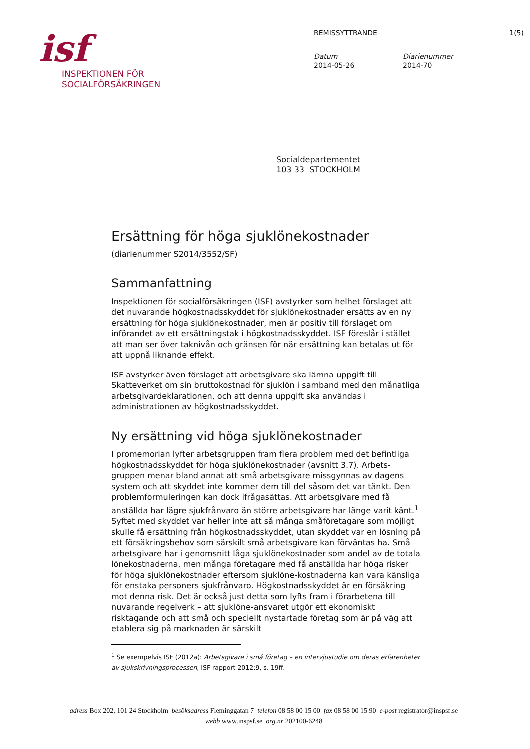isf
INSPEKTIONEN FÖR
SOCIALFÖRSÄKRINGEN
REMISSYTTRANDE 1(5)
Datum
2014-05-26
Diarienummer
2014-70
Socialdepartementet
103 33 STOCKHOLM
Ersättning för höga sjuklönekostnader
(diarienummer S2014/3552/SF)
Sammanfattning
Inspektionen för socialförsäkringen (ISF) avstyrker som helhet förslaget att det nuvarande högkostnadsskyddet för sjuklönekostnader ersätts av en ny ersättning för höga sjuklönekostnader, men är positiv till förslaget om införandet av ett ersättningstak i högkostnadsskyddet. ISF föreslår i stället att man ser över taknivån och gränsen för när ersättning kan betalas ut för att uppnå liknande effekt.
ISF avstyrker även förslaget att arbetsgivare ska lämna uppgift till Skatteverket om sin bruttokostnad för sjuklön i samband med den månatliga arbetsgivardeklarationen, och att denna uppgift ska användas i administrationen av högkostnadsskyddet.
Ny ersättning vid höga sjuklönekostnader
I promemorian lyfter arbetsgruppen fram flera problem med det befintliga högkostnadsskyddet för höga sjuklönekostnader (avsnitt 3.7). Arbets-gruppen menar bland annat att små arbetsgivare missgynnas av dagens system och att skyddet inte kommer dem till del såsom det var tänkt. Den problemformuleringen kan dock ifrågasättas. Att arbetsgivare med få anställda har lägre sjukfrånvaro än större arbetsgivare har länge varit känt.<sup>1</sup> Syftet med skyddet var heller inte att så många småföretagare som möjligt skulle få ersättning från högkostnadsskyddet, utan skyddet var en lösning på ett försäkringsbehov som särskilt små arbetsgivare kan förväntas ha. Små arbetsgivare har i genomsnitt låga sjuklönekostnader som andel av de totala lönekostnaderna, men många företagare med få anställda har höga risker för höga sjuklönekostnader eftersom sjuklöne-kostnaderna kan vara känsliga för enstaka personers sjukfrånvaro. Högkostnadsskyddet är en försäkring mot denna risk. Det är också just detta som lyfts fram i förarbetena till nuvarande regelverk – att sjuklöne-ansvaret utgör ett ekonomiskt risktagande och att små och speciellt nystartade företag som är på väg att etablera sig på marknaden är särskilt
<sup>1</sup> Se exempelvis ISF (2012a): Arbetsgivare i små företag – en intervjustudie om deras erfarenheter av sjukskrivningsprocessen, ISF rapport 2012:9, s. 19ff.
adress Box 202, 101 24 Stockholm besöksadress Fleminggatan 7 telefon 08 58 00 15 00 fax 08 58 00 15 90 e-post registrator@inspsf.se
webb www.inspsf.se org.nr 202100-6248